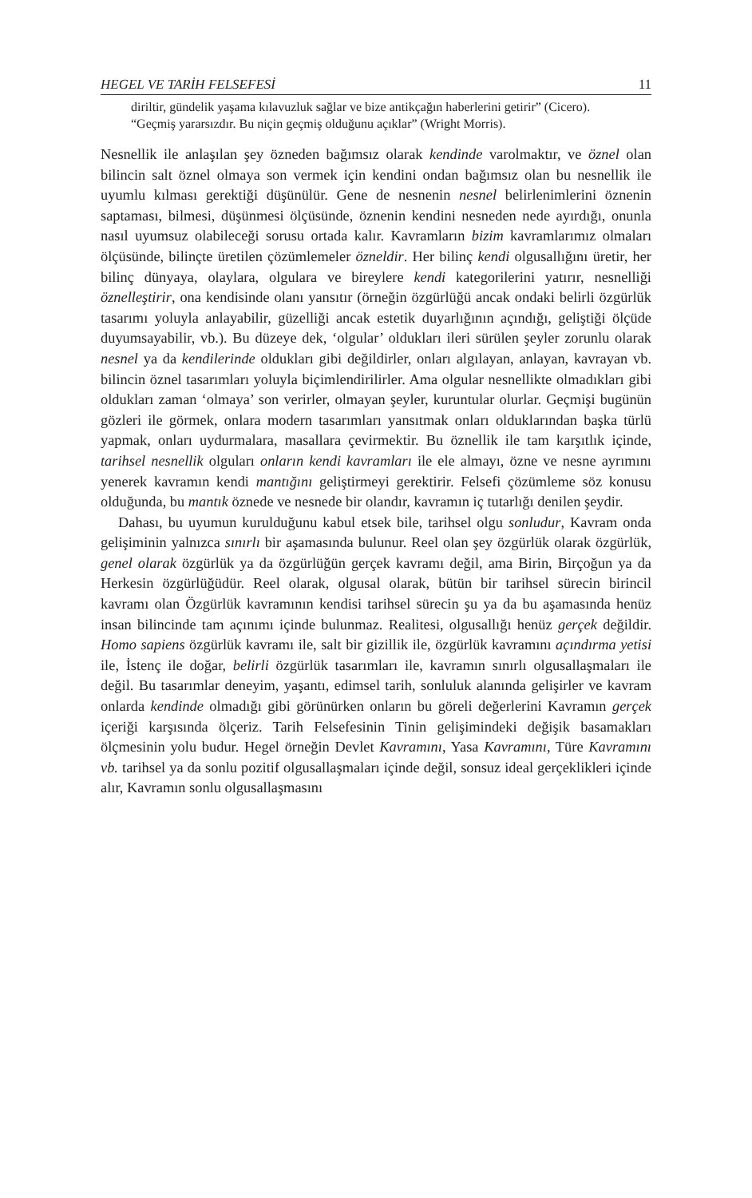HEGEL VE TARİH FELSEFESİ 11
diriltir, gündelik yaşama kılavuzluk sağlar ve bize antikçağın haberlerini getirir” (Cicero).
“Geçmiş yararsızdır. Bu niçin geçmiş olduğunu açıklar” (Wright Morris).
Nesnellik ile anlaşılan şey özneden bağımsız olarak kendinde varolmaktır, ve öznel olan bilincin salt öznel olmaya son vermek için kendini ondan bağımsız olan bu nesnellik ile uyumlu kılması gerektiği düşünülür. Gene de nesnenin nesnel belirlenimlerini öznenin saptaması, bilmesi, düşünmesi ölçüsünde, öznenin kendini nesneden nede ayırdığı, onunla nasıl uyumsuz olabileceği sorusu ortada kalır. Kavramların bizim kavramlarımız olmaları ölçüsünde, bilinçte üretilen çözümlemeler özneldir. Her bilinç kendi olgusallığını üretir, her bilinç dünyaya, olaylara, olgulara ve bireylere kendi kategorilerini yatırır, nesnelliği öznelleştirir, ona kendisinde olanı yansıtır (örneğin özgürlüğü ancak ondaki belirli özgürlük tasarımı yoluyla anlayabilir, güzelliği ancak estetik duyarlığının açındığı, geliştiği ölçüde duyumsayabilir, vb.). Bu düzeye dek, ‘olgular’ oldukları ileri sürülen şeyler zorunlu olarak nesnel ya da kendilerinde oldukları gibi değildirler, onları algılayan, anlayan, kavrayan vb. bilincin öznel tasarımları yoluyla biçimlendirilirler. Ama olgular nesnellikte olmadıkları gibi oldukları zaman ‘olmaya’ son verirler, olmayan şeyler, kuruntular olurlar. Geçmişi bugünün gözleri ile görmek, onlara modern tasarımları yansıtmak onları olduklarından başka türlü yapmak, onları uydurmalara, masallara çevirmektir. Bu öznellik ile tam karşıtlık içinde, tarihsel nesnellik olguları onların kendi kavramları ile ele almayı, özne ve nesne ayrımını yenerek kavramın kendi mantığını geliştirmeyi gerektirir. Felsefi çözümleme söz konusu olduğunda, bu mantık öznede ve nesnede bir olandır, kavramın iç tutarlığı denilen şeydir.
Dahası, bu uyumun kurulduğunu kabul etsek bile, tarihsel olgu sonludur, Kavram onda gelişiminin yalnızca sınırlı bir aşamasında bulunur. Reel olan şey özgürlük olarak özgürlük, genel olarak özgürlük ya da özgürlüğün gerçek kavramı değil, ama Birin, Birçoğun ya da Herkesin özgürlüğüdür. Reel olarak, olgusal olarak, bütün bir tarihsel sürecin birincil kavramı olan Özgürlük kavramının kendisi tarihsel sürecin şu ya da bu aşamasında henüz insan bilincinde tam açınımı içinde bulunmaz. Realitesi, olgusallığı henüz gerçek değildir. Homo sapiens özgürlük kavramı ile, salt bir gizillik ile, özgürlük kavramını açındırma yetisi ile, İstenç ile doğar, belirli özgürlük tasarımları ile, kavramın sınırlı olgusallaşmaları ile değil. Bu tasarımlar deneyim, yaşantı, edimsel tarih, sonluluk alanında gelişirler ve kavram onlarda kendinde olmadığı gibi görünürken onların bu göreli değerlerini Kavramın gerçek içeriği karşısında ölçeriz. Tarih Felsefesinin Tinin gelişimindeki değişik basamakları ölçmesinin yolu budur. Hegel örneğin Devlet Kavramını, Yasa Kavramını, Türe Kavramını vb. tarihsel ya da sonlu pozitif olgusallaşmaları içinde değil, sonsuz ideal gerçeklikleri içinde alır, Kavramın sonlu olgusallaşmasını